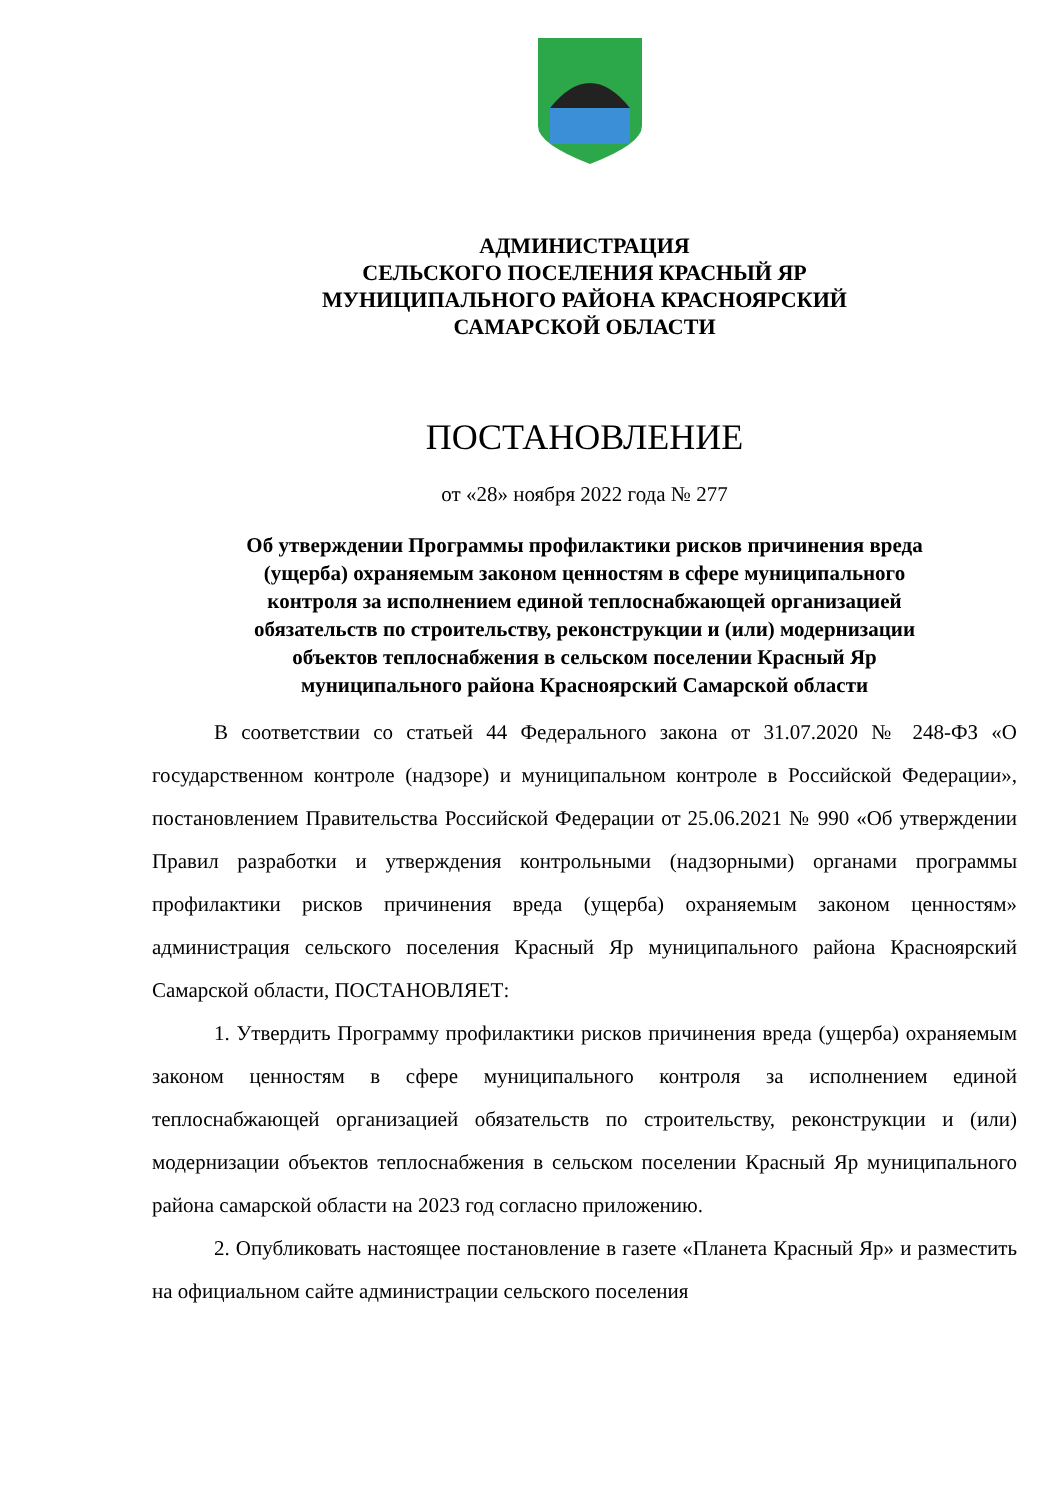АДМИНИСТРАЦИЯ
СЕЛЬСКОГО ПОСЕЛЕНИЯ КРАСНЫЙ ЯР
МУНИЦИПАЛЬНОГО РАЙОНА КРАСНОЯРСКИЙ
САМАРСКОЙ ОБЛАСТИ
ПОСТАНОВЛЕНИЕ
от «28» ноября 2022 года № 277
Об утверждении Программы профилактики рисков причинения вреда
(ущерба) охраняемым законом ценностям в сфере муниципального
контроля за исполнением единой теплоснабжающей организацией
обязательств по строительству, реконструкции и (или) модернизации
объектов теплоснабжения в сельском поселении Красный Яр
муниципального района Красноярский Самарской области
В соответствии со статьей 44 Федерального закона от 31.07.2020 № 248-ФЗ «О государственном контроле (надзоре) и муниципальном контроле в Российской Федерации», постановлением Правительства Российской Федерации от 25.06.2021 № 990 «Об утверждении Правил разработки и утверждения контрольными (надзорными) органами программы профилактики рисков причинения вреда (ущерба) охраняемым законом ценностям» администрация сельского поселения Красный Яр муниципального района Красноярский Самарской области, ПОСТАНОВЛЯЕТ:
1. Утвердить Программу профилактики рисков причинения вреда (ущерба) охраняемым законом ценностям в сфере муниципального контроля за исполнением единой теплоснабжающей организацией обязательств по строительству, реконструкции и (или) модернизации объектов теплоснабжения в сельском поселении Красный Яр муниципального района самарской области на 2023 год согласно приложению.
2. Опубликовать настоящее постановление в газете «Планета Красный Яр» и разместить на официальном сайте администрации сельского поселения